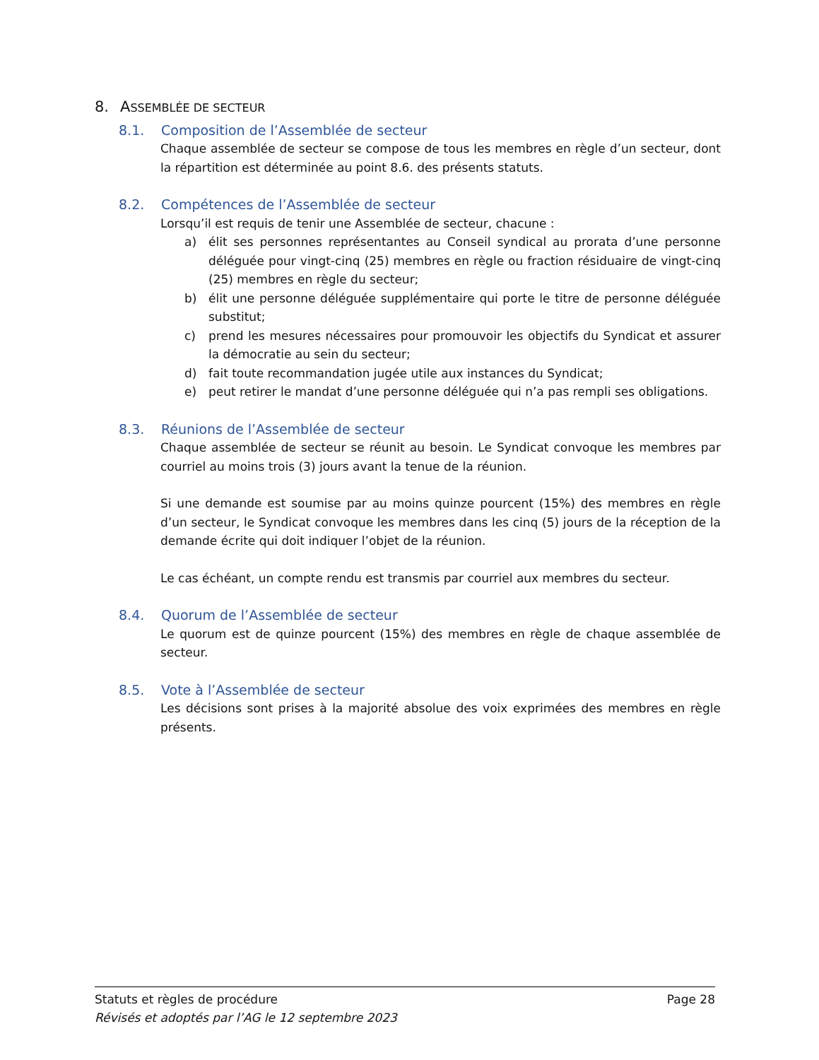8. ASSEMBLÉE DE SECTEUR
8.1. Composition de l’Assemblée de secteur
Chaque assemblée de secteur se compose de tous les membres en règle d’un secteur, dont la répartition est déterminée au point 8.6. des présents statuts.
8.2. Compétences de l’Assemblée de secteur
Lorsqu’il est requis de tenir une Assemblée de secteur, chacune :
a) élit ses personnes représentantes au Conseil syndical au prorata d’une personne déléguée pour vingt-cinq (25) membres en règle ou fraction résiduaire de vingt-cinq (25) membres en règle du secteur;
b) élit une personne déléguée supplémentaire qui porte le titre de personne déléguée substitut;
c) prend les mesures nécessaires pour promouvoir les objectifs du Syndicat et assurer la démocratie au sein du secteur;
d) fait toute recommandation jugée utile aux instances du Syndicat;
e) peut retirer le mandat d’une personne déléguée qui n’a pas rempli ses obligations.
8.3. Réunions de l’Assemblée de secteur
Chaque assemblée de secteur se réunit au besoin. Le Syndicat convoque les membres par courriel au moins trois (3) jours avant la tenue de la réunion.
Si une demande est soumise par au moins quinze pourcent (15%) des membres en règle d’un secteur, le Syndicat convoque les membres dans les cinq (5) jours de la réception de la demande écrite qui doit indiquer l’objet de la réunion.
Le cas échéant, un compte rendu est transmis par courriel aux membres du secteur.
8.4. Quorum de l’Assemblée de secteur
Le quorum est de quinze pourcent (15%) des membres en règle de chaque assemblée de secteur.
8.5. Vote à l’Assemblée de secteur
Les décisions sont prises à la majorité absolue des voix exprimées des membres en règle présents.
Statuts et règles de procédure Page 28
Révisés et adoptés par l’AG le 12 septembre 2023